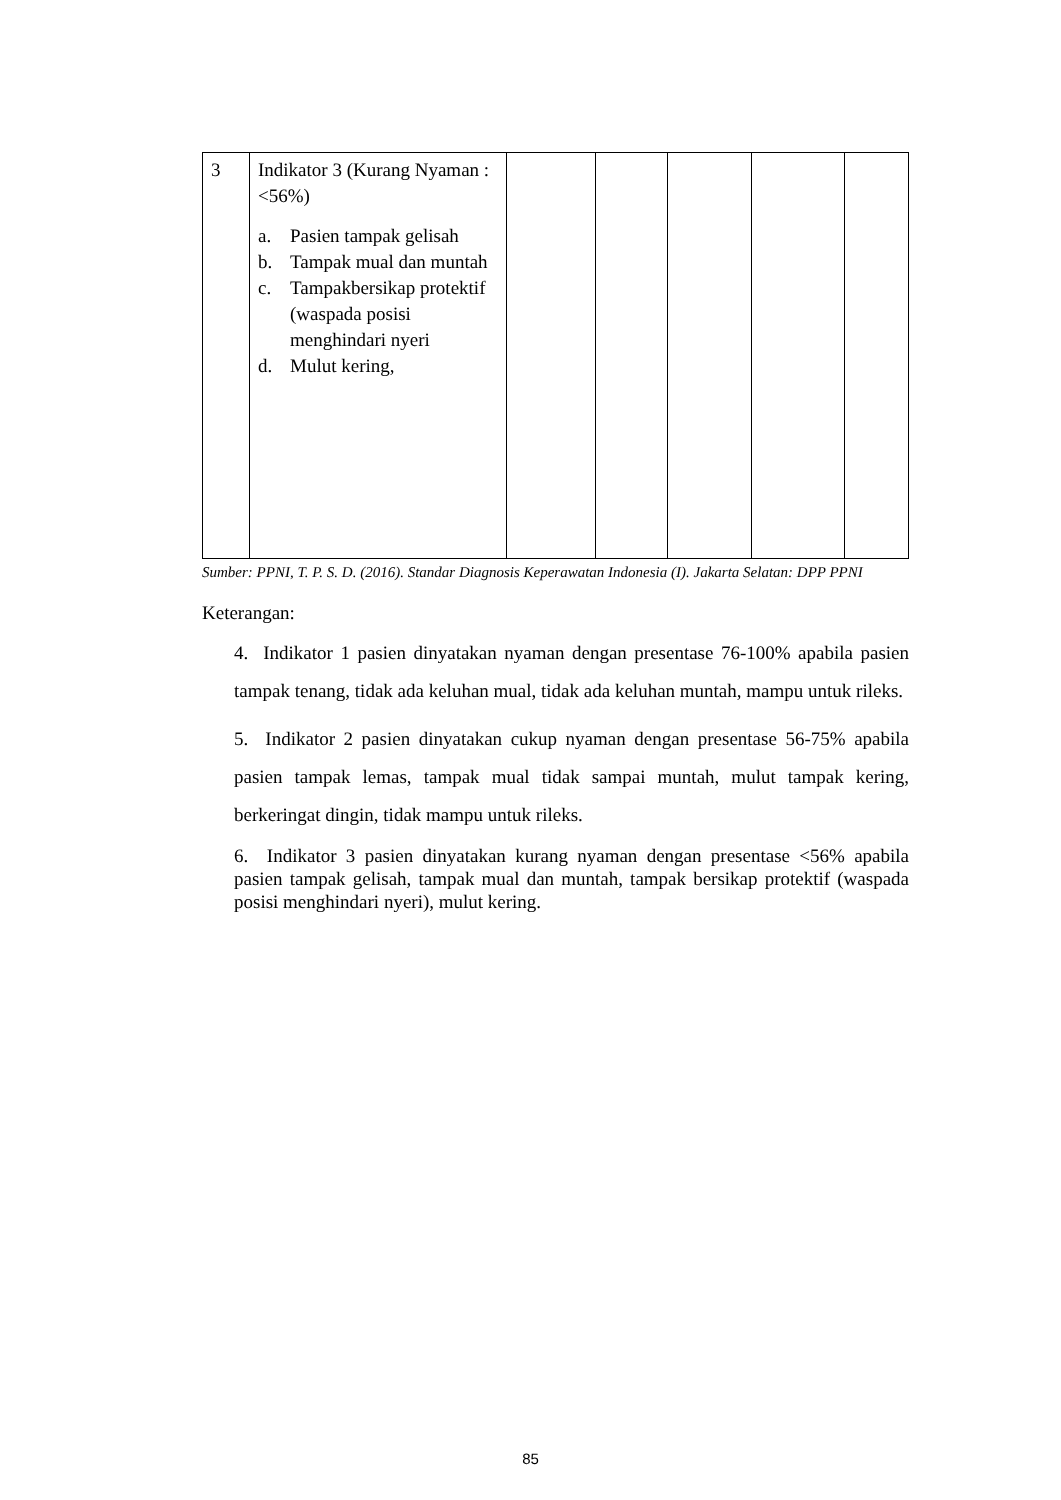| 3 | Indikator 3 (Kurang Nyaman : <56%) a. Pasien tampak gelisah b. Tampak mual dan muntah c. Tampakbersikap protektif (waspada posisi menghindari nyeri d. Mulut kering, | | | | | |
Sumber: PPNI, T. P. S. D. (2016). Standar Diagnosis Keperawatan Indonesia (I). Jakarta Selatan: DPP PPNI
Keterangan:
4. Indikator 1 pasien dinyatakan nyaman dengan presentase 76-100% apabila pasien tampak tenang, tidak ada keluhan mual, tidak ada keluhan muntah, mampu untuk rileks.
5. Indikator 2 pasien dinyatakan cukup nyaman dengan presentase 56-75% apabila pasien tampak lemas, tampak mual tidak sampai muntah, mulut tampak kering, berkeringat dingin, tidak mampu untuk rileks.
6. Indikator 3 pasien dinyatakan kurang nyaman dengan presentase <56% apabila pasien tampak gelisah, tampak mual dan muntah, tampak bersikap protektif (waspada posisi menghindari nyeri), mulut kering.
85